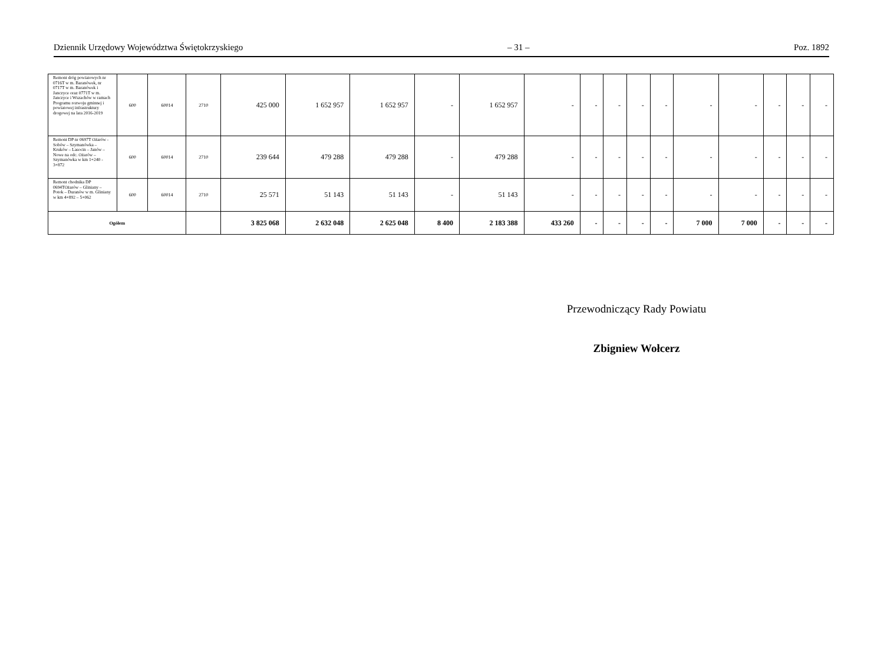Dziennik Urzędowy Województwa Świętokrzyskiego – 31 – Poz. 1892
| Remont dróg powiatowych nr 0716T w m. Baranówek, nr 0717T w m. Baranówek i Janczyce oraz 0771T w m. Janczyce i Wszachów w ramach Programu rozwoju gminnej i powiatowej infrastruktury drogowej na lata 2016-2019 | 600 | 60014 | 2710 | 425 000 | 1 652 957 | 1 652 957 | - | 1 652 957 | - | - | - | - | - | - | - | - | - | - |
| Remont DP nr 0697T Ożarów - Sobów – Szymanówka – Kruków – Lasocin – Janów – Nowe na odc. Ożarów – Szymanówka w km 1+240 - 3+872 | 600 | 60014 | 2710 | 239 644 | 479 288 | 479 288 | - | 479 288 | - | - | - | - | - | - | - | - | - | - |
| Remont chodnika DP 0694TOżarów – Gliniany – Potok – Duranów w m. Gliniany w km 4+892 – 5+062 | 600 | 60014 | 2710 | 25 571 | 51 143 | 51 143 | - | 51 143 | - | - | - | - | - | - | - | - | - | - |
| Ogółem | | | | 3 825 068 | 2 632 048 | 2 625 048 | 8 400 | 2 183 388 | 433 260 | - | - | - | - | 7 000 | 7 000 | - | - | - |
Przewodniczący Rady Powiatu
Zbigniew Wołcerz